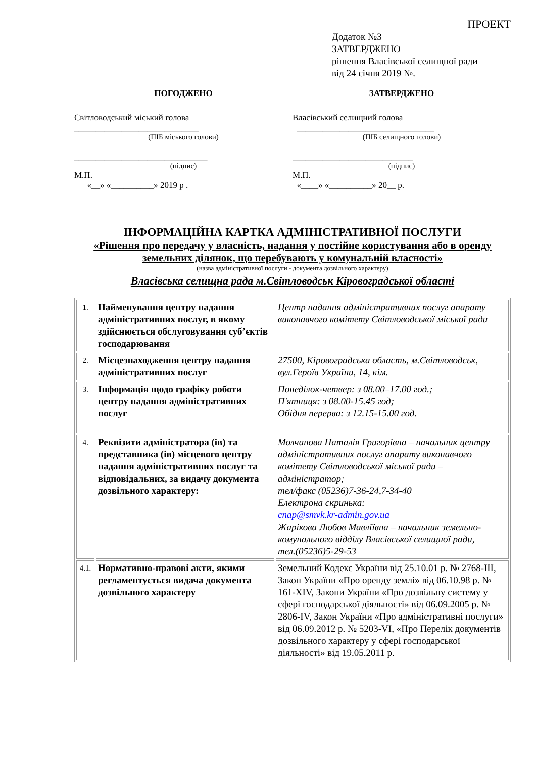ПРОЕКТ
Додаток №3
ЗАТВЕРДЖЕНО
рішення Власівської селищної ради
від 24 січня 2019 №.
ПОГОДЖЕНО
Світловодський міський голова
_____________________________
(ПІБ міського голови)
_______________________________
(підпис)
М.П.
«__» «__________» 2019 р .
ЗАТВЕРДЖЕНО
Власівський селищний голова
________________________________
(ПІБ селищного голови)
____________________________
(підпис)
М.П.
«____» «__________» 20__ р.
ІНФОРМАЦІЙНА КАРТКА АДМІНІСТРАТИВНОЇ ПОСЛУГИ
«Рішення про передачу у власність, надання у постійне користування або в оренду земельних ділянок, що перебувають у комунальній власності»
(назва адміністративної послуги - документа дозвільного характеру)
Власівська селищна рада м.Світловодськ Кіровоградської області
| 1. | Найменування центру надання адміністративних послуг, в якому здійснюється обслуговування суб’єктів господарювання | Центр надання адміністративних послуг апарату виконавчого комітету Світловодської міської ради |
| 2. | Місцезнаходження центру надання адміністративних послуг | 27500, Кіровоградська область, м.Світловодськ, вул.Героїв України, 14, кім. |
| 3. | Інформація щодо графіку роботи центру надання адміністративних послуг | Понеділок-четвер: з 08.00–17.00 год.; П'ятниця: з 08.00-15.45 год; Обідня перерва: з 12.15-15.00 год. |
| 4. | Реквізити адміністратора (ів) та представника (ів) місцевого центру надання адміністративних послуг та відповідальних, за видачу документа дозвільного характеру: | Молчанова Наталія Григорівна – начальник центру адміністративних послуг апарату виконавчого комітету Світловодської міської ради – адміністратор; тел/факс (05236)7-36-24,7-34-40 Електрона скринька: cnap@smvk.kr-admin.gov.ua Жарікова Любов Мавліївна – начальник земельно-комунального відділу Власівської селищної ради, тел.(05236)5-29-53 |
| 4.1. | Нормативно-правові акти, якими регламентується видача документа дозвільного характеру | Земельний Кодекс України від 25.10.01 р. № 2768-ІІІ, Закон України «Про оренду землі» від 06.10.98 р. № 161-XIV, Закони України «Про дозвільну систему у сфері господарської діяльності» від 06.09.2005 р. № 2806-IV, Закон України «Про адміністративні послуги» від 06.09.2012 р. № 5203-VI, «Про Перелік документів дозвільного характеру у сфері господарської діяльності» від 19.05.2011 р. |